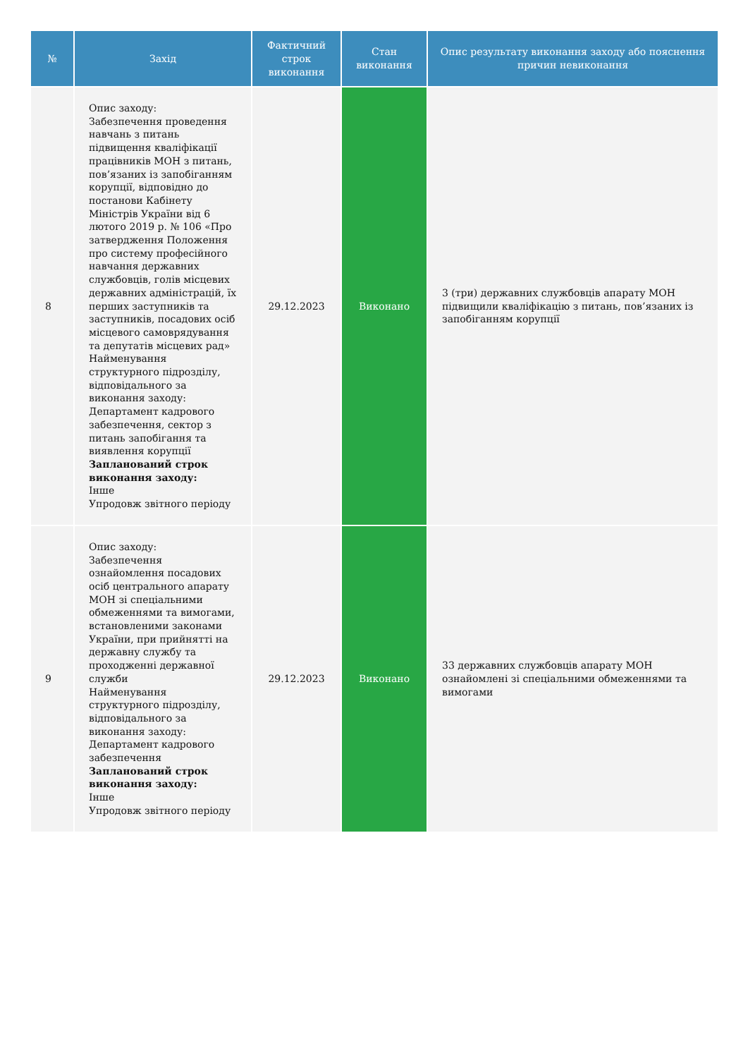| № | Захід | Фактичний строк виконання | Стан виконання | Опис результату виконання заходу або пояснення причин невиконання |
| --- | --- | --- | --- | --- |
| 8 | Опис заходу: Забезпечення проведення навчань з питань підвищення кваліфікації працівників МОН з питань, пов’язаних із запобіганням корупції, відповідно до постанови Кабінету Міністрів України від 6 лютого 2019 р. № 106 «Про затвердження Положення про систему професійного навчання державних службовців, голів місцевих державних адміністрацій, їх перших заступників та заступників, посадових осіб місцевого самоврядування та депутатів місцевих рад» Найменування структурного підрозділу, відповідального за виконання заходу: Департамент кадрового забезпечення, сектор з питань запобігання та виявлення корупції Запланований строк виконання заходу: Інше Упродовж звітного періоду | 29.12.2023 | Виконано | 3 (три) державних службовців апарату МОН підвищили кваліфікацію з питань, пов’язаних із запобіганням корупції |
| 9 | Опис заходу: Забезпечення ознайомлення посадових осіб центрального апарату МОН зі спеціальними обмеженнями та вимогами, встановленими законами України, при прийнятті на державну службу та проходженні державної служби Найменування структурного підрозділу, відповідального за виконання заходу: Департамент кадрового забезпечення Запланований строк виконання заходу: Інше Упродовж звітного періоду | 29.12.2023 | Виконано | 33 державних службовців апарату МОН ознайомлені зі спеціальними обмеженнями та вимогами |